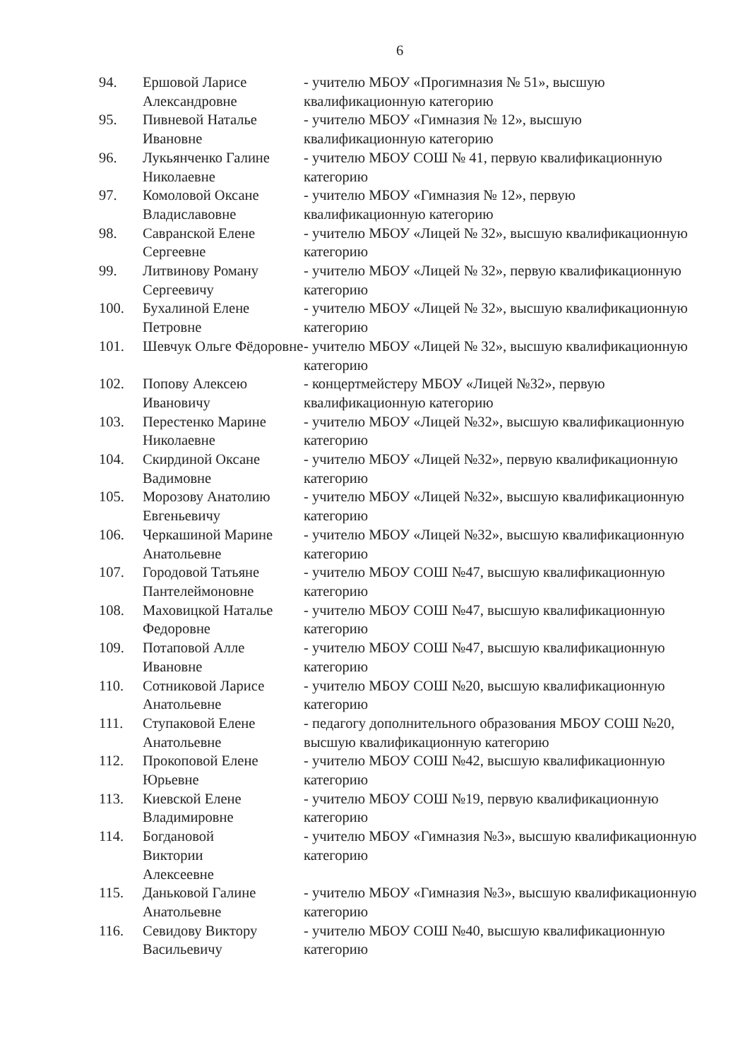6
| 94. | Ершовой Ларисе Александровне | - учителю МБОУ «Прогимназия № 51», высшую квалификационную категорию |
| 95. | Пивневой Наталье Ивановне | - учителю МБОУ «Гимназия № 12», высшую квалификационную категорию |
| 96. | Лукьянченко Галине Николаевне | - учителю МБОУ СОШ № 41, первую квалификационную категорию |
| 97. | Комоловой Оксане Владиславовне | - учителю МБОУ «Гимназия № 12», первую квалификационную категорию |
| 98. | Савранской Елене Сергеевне | - учителю МБОУ «Лицей № 32», высшую квалификационную категорию |
| 99. | Литвинову Роману Сергеевичу | - учителю МБОУ «Лицей № 32», первую квалификационную категорию |
| 100. | Бухалиной Елене Петровне | - учителю МБОУ «Лицей № 32», высшую квалификационную категорию |
| 101. | Шевчук Ольге Фёдоровне | - учителю МБОУ «Лицей № 32», высшую квалификационную категорию |
| 102. | Попову Алексею Ивановичу | - концертмейстеру МБОУ «Лицей №32», первую квалификационную категорию |
| 103. | Перестенко Марине Николаевне | - учителю МБОУ «Лицей №32», высшую квалификационную категорию |
| 104. | Скирдиной Оксане Вадимовне | - учителю МБОУ «Лицей №32», первую квалификационную категорию |
| 105. | Морозову Анатолию Евгеньевичу | - учителю МБОУ «Лицей №32», высшую квалификационную категорию |
| 106. | Черкашиной Марине Анатольевне | - учителю МБОУ «Лицей №32», высшую квалификационную категорию |
| 107. | Городовой Татьяне Пантелеймоновне | - учителю МБОУ СОШ №47, высшую квалификационную категорию |
| 108. | Маховицкой Наталье Федоровне | - учителю МБОУ СОШ №47, высшую квалификационную категорию |
| 109. | Потаповой Алле Ивановне | - учителю МБОУ СОШ №47, высшую квалификационную категорию |
| 110. | Сотниковой Ларисе Анатольевне | - учителю МБОУ СОШ №20, высшую квалификационную категорию |
| 111. | Ступаковой Елене Анатольевне | - педагогу дополнительного образования МБОУ СОШ №20, высшую квалификационную категорию |
| 112. | Прокоповой Елене Юрьевне | - учителю МБОУ СОШ №42, высшую квалификационную категорию |
| 113. | Киевской Елене Владимировне | - учителю МБОУ СОШ №19, первую квалификационную категорию |
| 114. | Богдановой Виктории Алексеевне | - учителю МБОУ «Гимназия №3», высшую квалификационную категорию |
| 115. | Даньковой Галине Анатольевне | - учителю МБОУ «Гимназия №3», высшую квалификационную категорию |
| 116. | Севидову Виктору Васильевичу | - учителю МБОУ СОШ №40, высшую квалификационную категорию |